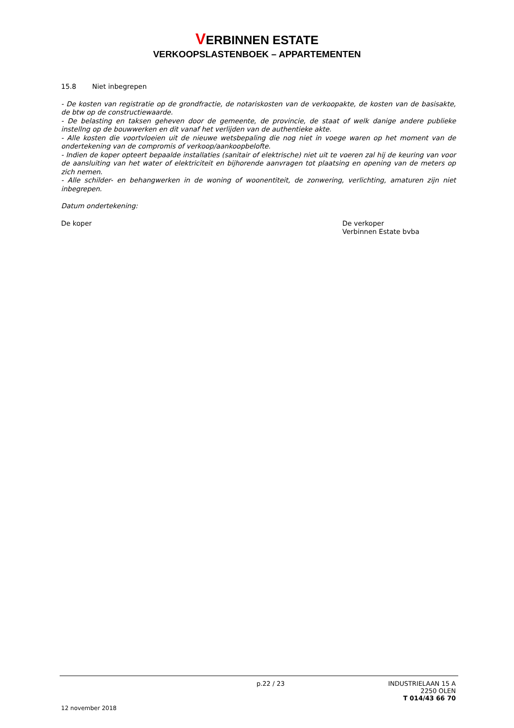VERBINNEN ESTATE
VERKOOPSLASTENBOEK – APPARTEMENTEN
15.8 Niet inbegrepen
- De kosten van registratie op de grondfractie, de notariskosten van de verkoopakte, de kosten van de basisakte, de btw op de constructiewaarde.
- De belasting en taksen geheven door de gemeente, de provincie, de staat of welk danige andere publieke instellng op de bouwwerken en dit vanaf het verlijden van de authentieke akte.
- Alle kosten die voortvloeien uit de nieuwe wetsbepaling die nog niet in voege waren op het moment van de ondertekening van de compromis of verkoop/aankoopbelofte.
- Indien de koper opteert bepaalde installaties (sanitair of elektrische) niet uit te voeren zal hij de keuring van voor de aansluiting van het water of elektriciteit en bijhorende aanvragen tot plaatsing en opening van de meters op zich nemen.
- Alle schilder- en behangwerken in de woning of woonentiteit, de zonwering, verlichting, amaturen zijn niet inbegrepen.
Datum ondertekening:
De koper De verkoper
Verbinnen Estate bvba
p.22 / 23 INDUSTRIELAAN 15 A
2250 OLEN
T 014/43 66 70
12 november 2018